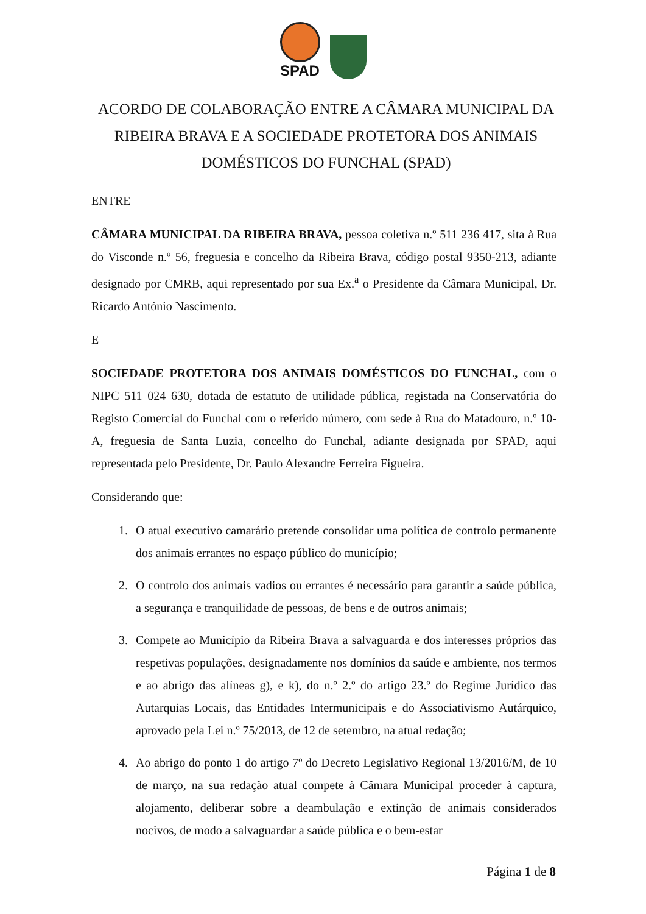SPAD
ACORDO DE COLABORAÇÃO ENTRE A CÂMARA MUNICIPAL DA RIBEIRA BRAVA E A SOCIEDADE PROTETORA DOS ANIMAIS DOMÉSTICOS DO FUNCHAL (SPAD)
ENTRE
CÂMARA MUNICIPAL DA RIBEIRA BRAVA, pessoa coletiva n.º 511 236 417, sita à Rua do Visconde n.º 56, freguesia e concelho da Ribeira Brava, código postal 9350-213, adiante designado por CMRB, aqui representado por sua Ex.<sup>a</sup> o Presidente da Câmara Municipal, Dr. Ricardo António Nascimento.
E
SOCIEDADE PROTETORA DOS ANIMAIS DOMÉSTICOS DO FUNCHAL, com o NIPC 511 024 630, dotada de estatuto de utilidade pública, registada na Conservatória do Registo Comercial do Funchal com o referido número, com sede à Rua do Matadouro, n.º 10-A, freguesia de Santa Luzia, concelho do Funchal, adiante designada por SPAD, aqui representada pelo Presidente, Dr. Paulo Alexandre Ferreira Figueira.
Considerando que:
1. O atual executivo camarário pretende consolidar uma política de controlo permanente dos animais errantes no espaço público do município;
2. O controlo dos animais vadios ou errantes é necessário para garantir a saúde pública, a segurança e tranquilidade de pessoas, de bens e de outros animais;
3. Compete ao Município da Ribeira Brava a salvaguarda e dos interesses próprios das respetivas populações, designadamente nos domínios da saúde e ambiente, nos termos e ao abrigo das alíneas g), e k), do n.º 2.º do artigo 23.º do Regime Jurídico das Autarquias Locais, das Entidades Intermunicipais e do Associativismo Autárquico, aprovado pela Lei n.º 75/2013, de 12 de setembro, na atual redação;
4. Ao abrigo do ponto 1 do artigo 7º do Decreto Legislativo Regional 13/2016/M, de 10 de março, na sua redação atual compete à Câmara Municipal proceder à captura, alojamento, deliberar sobre a deambulação e extinção de animais considerados nocivos, de modo a salvaguardar a saúde pública e o bem-estar
Página 1 de 8